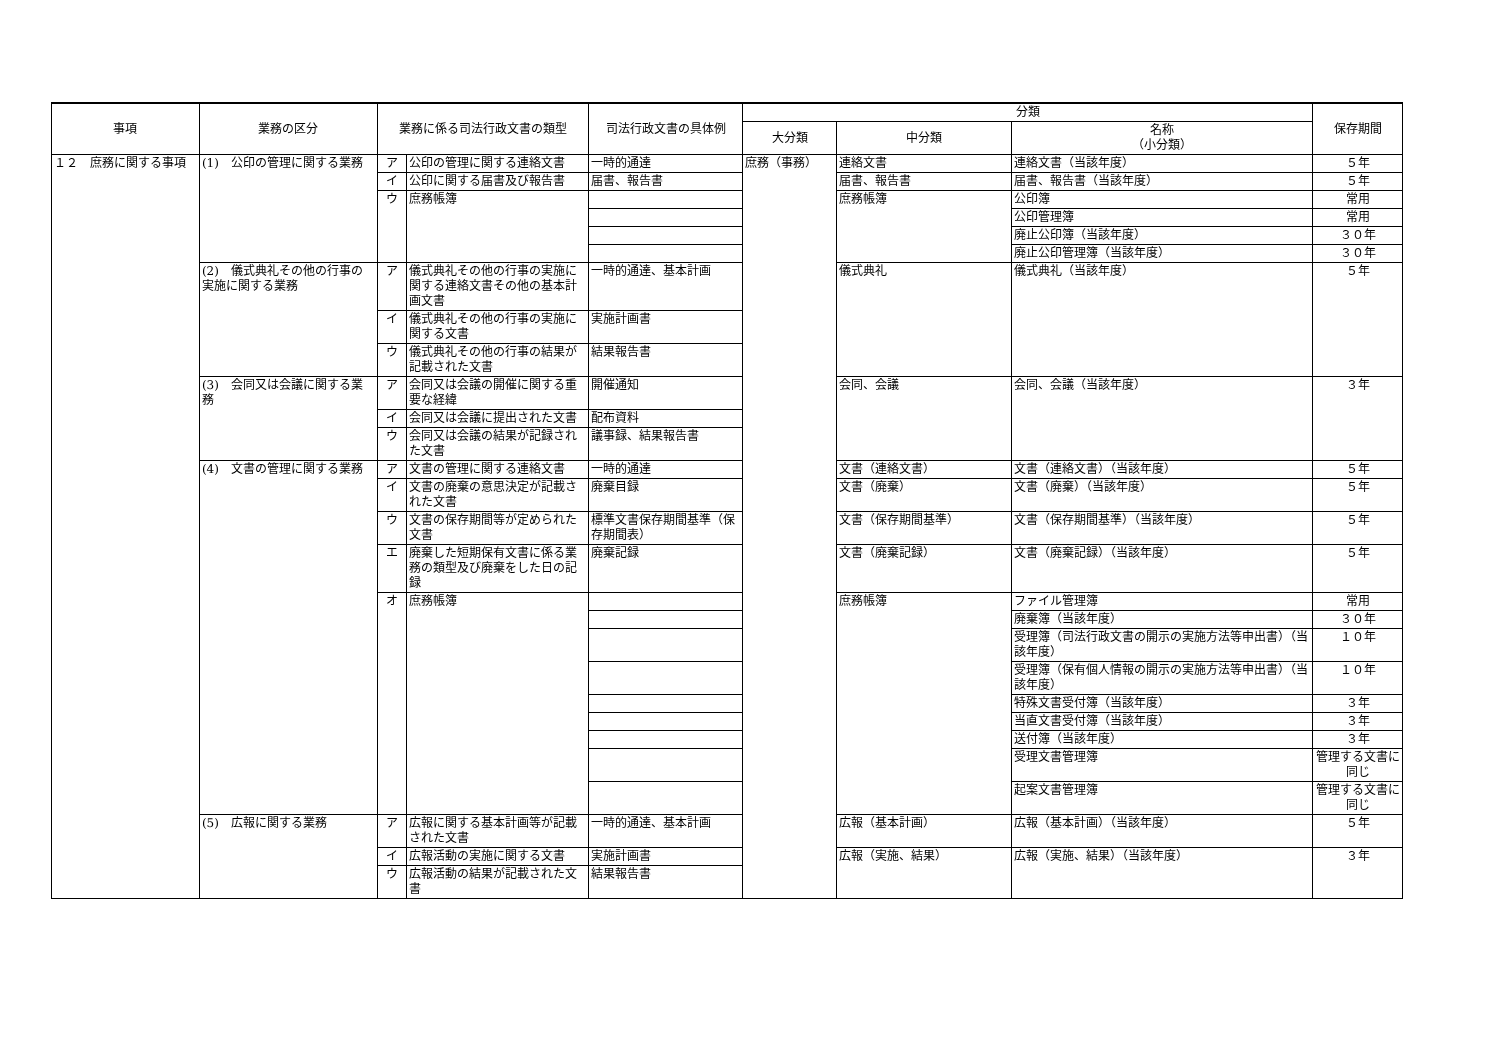| 事項 | 業務の区分 | 業務に係る司法行政文書の類型 | | 司法行政文書の具体例 | 分類 | | | 保存期間 |
| --- | --- | --- | --- | --- | --- | --- | --- | --- |
| | | | | | 大分類 | 中分類 | 名称 （小分類） | |
| １２ 庶務に関する事項 | (1) 公印の管理に関する業務 | ア | 公印の管理に関する連絡文書 | 一時的通達 | 庶務（事務） | 連絡文書 | 連絡文書（当該年度） | ５年 |
| | | イ | 公印に関する届書及び報告書 | 届書、報告書 | | 届書、報告書 | 届書、報告書（当該年度） | ５年 |
| | | ウ | 庶務帳簿 | | | 庶務帳簿 | 公印簿 | 常用 |
| | | | | | | | 公印管理簿 | 常用 |
| | | | | | | | 廃止公印簿（当該年度） | ３０年 |
| | | | | | | | 廃止公印管理簿（当該年度） | ３０年 |
| | (2) 儀式典礼その他の行事の実施に関する業務 | ア | 儀式典礼その他の行事の実施に関する連絡文書その他の基本計画文書 | 一時的通達、基本計画 | | 儀式典礼 | 儀式典礼（当該年度） | ５年 |
| | | イ | 儀式典礼その他の行事の実施に関する文書 | 実施計画書 | | | | |
| | | ウ | 儀式典礼その他の行事の結果が記載された文書 | 結果報告書 | | | | |
| | (3) 会同又は会議に関する業務 | ア | 会同又は会議の開催に関する重要な経緯 | 開催通知 | | 会同、会議 | 会同、会議（当該年度） | ３年 |
| | | イ | 会同又は会議に提出された文書 | 配布資料 | | | | |
| | | ウ | 会同又は会議の結果が記録された文書 | 議事録、結果報告書 | | | | |
| | (4) 文書の管理に関する業務 | ア | 文書の管理に関する連絡文書 | 一時的通達 | | 文書（連絡文書） | 文書（連絡文書）（当該年度） | ５年 |
| | | イ | 文書の廃棄の意思決定が記載された文書 | 廃棄目録 | | 文書（廃棄） | 文書（廃棄）（当該年度） | ５年 |
| | | ウ | 文書の保存期間等が定められた文書 | 標準文書保存期間基準（保存期間表） | | 文書（保存期間基準） | 文書（保存期間基準）（当該年度） | ５年 |
| | | エ | 廃棄した短期保有文書に係る業務の類型及び廃棄をした日の記録 | 廃棄記録 | | 文書（廃棄記録） | 文書（廃棄記録）（当該年度） | ５年 |
| | | オ | 庶務帳簿 | | | 庶務帳簿 | ファイル管理簿 | 常用 |
| | | | | | | | 廃棄簿（当該年度） | ３０年 |
| | | | | | | | 受理簿（司法行政文書の開示の実施方法等申出書）（当該年度） | １０年 |
| | | | | | | | 受理簿（保有個人情報の開示の実施方法等申出書）（当該年度） | １０年 |
| | | | | | | | 特殊文書受付簿（当該年度） | ３年 |
| | | | | | | | 当直文書受付簿（当該年度） | ３年 |
| | | | | | | | 送付簿（当該年度） | ３年 |
| | | | | | | | 受理文書管理簿 | 管理する文書に同じ |
| | | | | | | | 起案文書管理簿 | 管理する文書に同じ |
| | (5) 広報に関する業務 | ア | 広報に関する基本計画等が記載された文書 | 一時的通達、基本計画 | | 広報（基本計画） | 広報（基本計画）（当該年度） | ５年 |
| | | イ | 広報活動の実施に関する文書 | 実施計画書 | | 広報（実施、結果） | 広報（実施、結果）（当該年度） | ３年 |
| | | ウ | 広報活動の結果が記載された文書 | 結果報告書 | | | | |